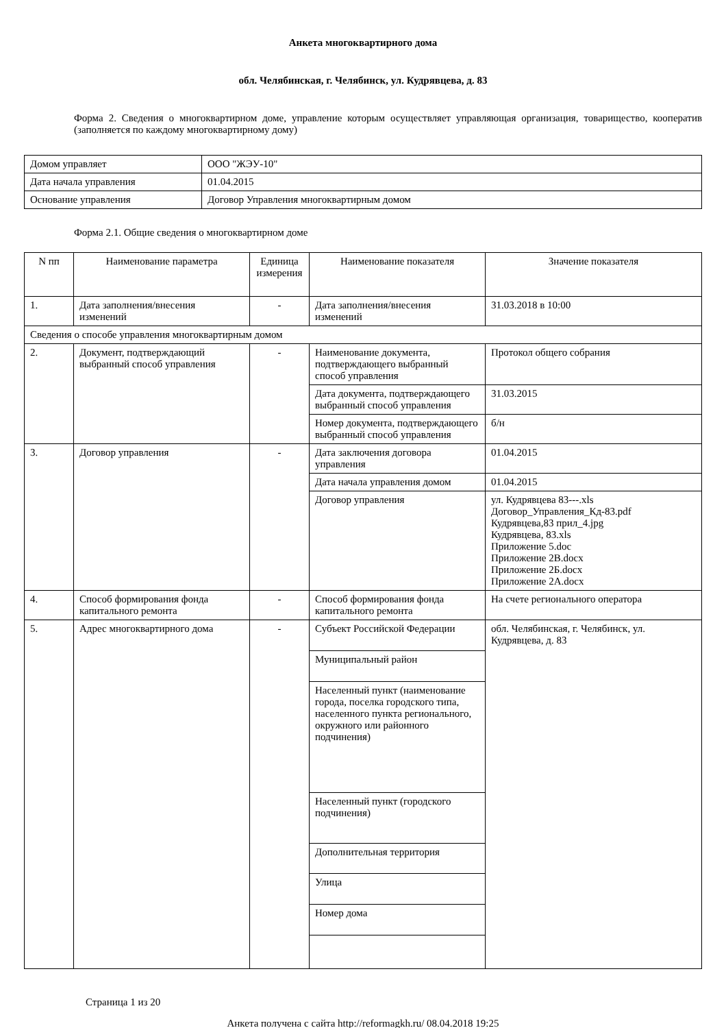Анкета многоквартирного дома
обл. Челябинская, г. Челябинск, ул. Кудрявцева, д. 83
Форма 2. Сведения о многоквартирном доме, управление которым осуществляет управляющая организация, товарищество, кооператив (заполняется по каждому многоквартирному дому)
| Домом управляет | ООО "ЖЭУ-10" |
| Дата начала управления | 01.04.2015 |
| Основание управления | Договор Управления многоквартирным домом |
Форма 2.1. Общие сведения о многоквартирном доме
| N пп | Наименование параметра | Единица измерения | Наименование показателя | Значение показателя |
| --- | --- | --- | --- | --- |
| 1. | Дата заполнения/внесения изменений | - | Дата заполнения/внесения изменений | 31.03.2018 в 10:00 |
| Сведения о способе управления многоквартирным домом | | | | |
| 2. | Документ, подтверждающий выбранный способ управления | - | Наименование документа, подтверждающего выбранный способ управления | Протокол общего собрания |
| | | | Дата документа, подтверждающего выбранный способ управления | 31.03.2015 |
| | | | Номер документа, подтверждающего выбранный способ управления | б/н |
| 3. | Договор управления | - | Дата заключения договора управления | 01.04.2015 |
| | | | Дата начала управления домом | 01.04.2015 |
| | | | Договор управления | ул. Кудрявцева 83---.xls Договор_Управления_Кд-83.pdf Кудрявцева,83 прил_4.jpg Кудрявцева, 83.xls Приложение 5.doc Приложение 2В.docx Приложение 2Б.docx Приложение 2А.docx |
| 4. | Способ формирования фонда капитального ремонта | - | Способ формирования фонда капитального ремонта | На счете регионального оператора |
| 5. | Адрес многоквартирного дома | - | Субъект Российской Федерации | обл. Челябинская, г. Челябинск, ул. Кудрявцева, д. 83 |
| | | | Муниципальный район | |
| | | | Населенный пункт (наименование города, поселка городского типа, населенного пункта регионального, окружного или районного подчинения) | |
| | | | Населенный пункт (городского подчинения) | |
| | | | Дополнительная территория | |
| | | | Улица | |
| | | | Номер дома | |
Страница 1 из 20
Анкета получена с сайта http://reformagkh.ru/ 08.04.2018 19:25